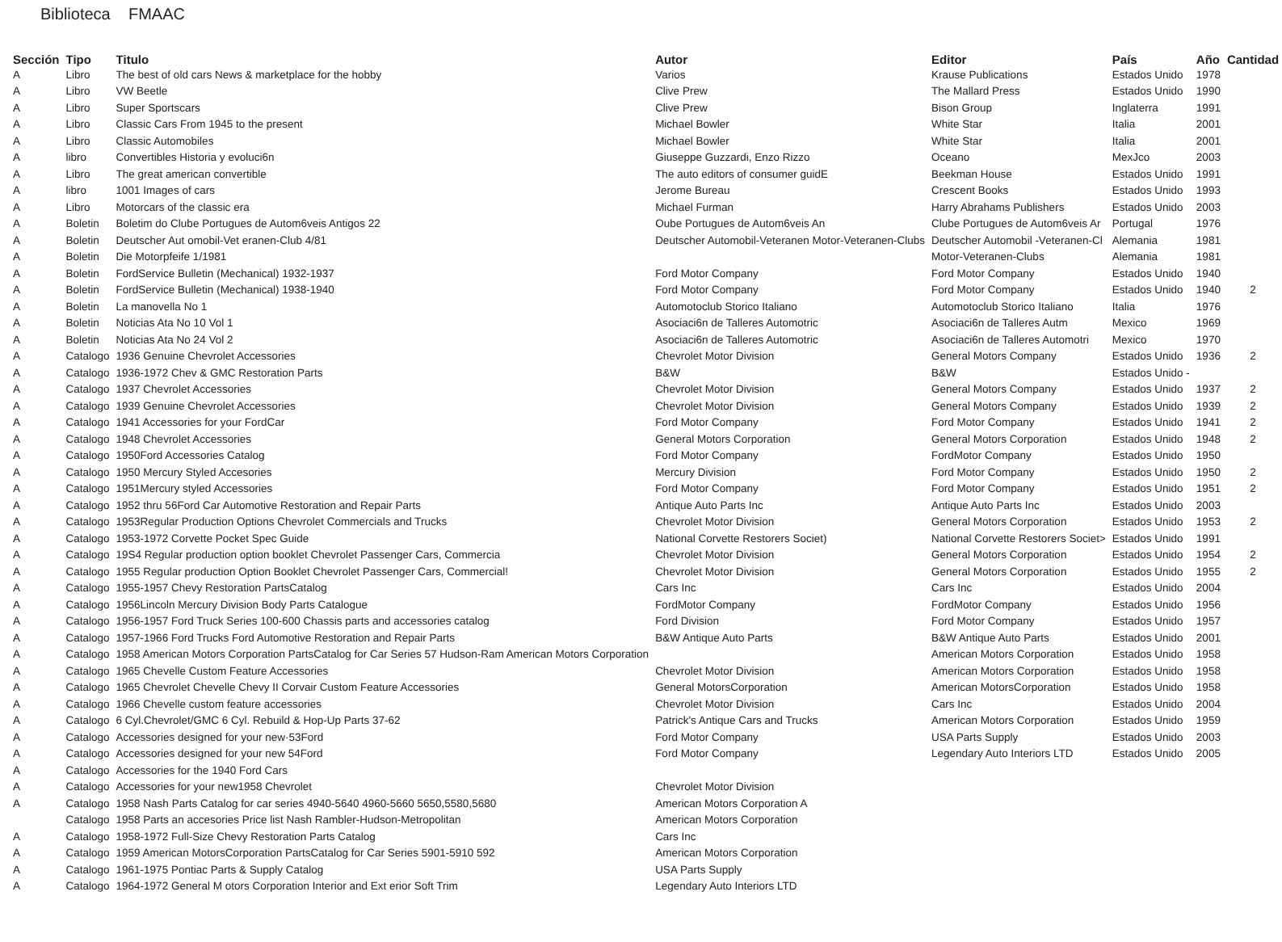Biblioteca FMAAC
| Sección | Tipo | Titulo | Autor | Editor | País | Año | Cantidad |
| --- | --- | --- | --- | --- | --- | --- | --- |
| A | Libro | The best of old cars News & marketplace for the hobby | Varios | Krause Publications | Estados Unido | 1978 | |
| A | Libro | VW Beetle | Clive Prew | The Mallard Press | Estados Unido | 1990 | |
| A | Libro | Super Sportscars | Clive Prew | Bison Group | Inglaterra | 1991 | |
| A | Libro | Classic Cars From 1945 to the present | Michael Bowler | White Star | Italia | 2001 | |
| A | Libro | Classic Automobiles | Michael Bowler | White Star | Italia | 2001 | |
| A | libro | Convertibles Historia y evoluci6n | Giuseppe Guzzardi, Enzo Rizzo | Oceano | MexJco | 2003 | |
| A | Libro | The great american convertible | The auto editors of consumer guidE | Beekman House | Estados Unido | 1991 | |
| A | libro | 1001 Images of cars | Jerome Bureau | Crescent Books | Estados Unido | 1993 | |
| A | Libro | Motorcars of the classic era | Michael Furman | Harry Abrahams Publishers | Estados Unido | 2003 | |
| A | Boletin | Boletim do Clube Portugues de Autom6veis Antigos 22 | Oube Portugues de Autom6veis An | Clube Portugues de Autom6veis Ar | Portugal | 1976 | |
| A | Boletin | Deutscher Aut omobil-Vet eranen-Club 4/81 | Deutscher Automobil-Veteranen Motor-Veteranen-Clubs | Deutscher Automobil -Veteranen-Cl | Alemania | 1981 | |
| A | Boletin | Die Motorpfeife 1/1981 | | Motor-Veteranen-Clubs | Alemania | 1981 | |
| A | Boletin | FordService Bulletin (Mechanical) 1932-1937 | Ford Motor Company | Ford Motor Company | Estados Unido | 1940 | |
| A | Boletin | FordService Bulletin (Mechanical) 1938-1940 | Ford Motor Company | Ford Motor Company | Estados Unido | 1940 | 2 |
| A | Boletin | La manovella No 1 | Automotoclub Storico Italiano | Automotoclub Storico Italiano | Italia | 1976 | |
| A | Boletin | Noticias Ata No 10 Vol 1 | Asociaci6n de Talleres Automotric | Asociaci6n de Talleres Autm | Mexico | 1969 | |
| A | Boletin | Noticias Ata No 24 Vol 2 | Asociaci6n de Talleres Automotric | Asociaci6n de Talleres Automotri | Mexico | 1970 | |
| A | Catalogo | 1936 Genuine Chevrolet Accessories | Chevrolet Motor Division | General Motors Company | Estados Unido | 1936 | 2 |
| A | Catalogo | 1936-1972 Chev & GMC Restoration Parts | B&W | B&W | Estados Unido - | | |
| A | Catalogo | 1937 Chevrolet Accessories | Chevrolet Motor Division | General Motors Company | Estados Unido | 1937 | 2 |
| A | Catalogo | 1939 Genuine Chevrolet Accessories | Chevrolet Motor Division | General Motors Company | Estados Unido | 1939 | 2 |
| A | Catalogo | 1941 Accessories for your FordCar | Ford Motor Company | Ford Motor Company | Estados Unido | 1941 | 2 |
| A | Catalogo | 1948 Chevrolet Accessories | General Motors Corporation | General Motors Corporation | Estados Unido | 1948 | 2 |
| A | Catalogo | 1950Ford Accessories Catalog | Ford Motor Company | FordMotor Company | Estados Unido | 1950 | |
| A | Catalogo | 1950 Mercury Styled Accesories | Mercury Division | Ford Motor Company | Estados Unido | 1950 | 2 |
| A | Catalogo | 1951Mercury styled Accessories | Ford Motor Company | Ford Motor Company | Estados Unido | 1951 | 2 |
| A | Catalogo | 1952 thru 56Ford Car Automotive Restoration and Repair Parts | Antique Auto Parts Inc | Antique Auto Parts Inc | Estados Unido | 2003 | |
| A | Catalogo | 1953Regular Production Options Chevrolet Commercials and Trucks | Chevrolet Motor Division | General Motors Corporation | Estados Unido | 1953 | 2 |
| A | Catalogo | 1953-1972 Corvette Pocket Spec Guide | National Corvette Restorers Societ) | National Corvette Restorers Societ> | Estados Unido | 1991 | |
| A | Catalogo | 19S4 Regular production option booklet Chevrolet Passenger Cars, Commercia | Chevrolet Motor Division | General Motors Corporation | Estados Unido | 1954 | 2 |
| A | Catalogo | 1955 Regular production Option Booklet Chevrolet Passenger Cars, Commercial! | Chevrolet Motor Division | General Motors Corporation | Estados Unido | 1955 | 2 |
| A | Catalogo | 1955-1957 Chevy Restoration PartsCatalog | Cars Inc | Cars Inc | Estados Unido | 2004 | |
| A | Catalogo | 1956Lincoln Mercury Division Body Parts Catalogue | FordMotor Company | FordMotor Company | Estados Unido | 1956 | |
| A | Catalogo | 1956-1957 Ford Truck Series 100-600 Chassis parts and accessories catalog | Ford Division | Ford Motor Company | Estados Unido | 1957 | |
| A | Catalogo | 1957-1966 Ford Trucks Ford Automotive Restoration and Repair Parts | B&W Antique Auto Parts | B&W Antique Auto Parts | Estados Unido | 2001 | |
| A | Catalogo | 1958 American Motors Corporation PartsCatalog for Car Series 57 Hudson-Ram American Motors Corporation | | American Motors Corporation | Estados Unido | 1958 | |
| A | Catalogo | 1965 Chevelle Custom Feature Accessories | Chevrolet Motor Division | American Motors Corporation | Estados Unido | 1958 | |
| A | Catalogo | 1965 Chevrolet Chevelle Chevy II Corvair Custom Feature Accessories | General MotorsCorporation | American MotorsCorporation | Estados Unido | 1958 | |
| A | Catalogo | 1966 Chevelle custom feature accessories | Chevrolet Motor Division | Cars Inc | Estados Unido | 2004 | |
| A | Catalogo | 6 Cyl.Chevrolet/GMC 6 Cyl. Rebuild & Hop-Up Parts 37-62 | Patrick's Antique Cars and Trucks | American Motors Corporation | Estados Unido | 1959 | |
| A | Catalogo | Accessories designed for your new·53Ford | Ford Motor Company | USA Parts Supply | Estados Unido | 2003 | |
| A | Catalogo | Accessories designed for your new 54Ford | Ford Motor Company | Legendary Auto Interiors LTD | Estados Unido | 2005 | |
| A | Catalogo | Accessories for the 1940 Ford Cars | | | | | |
| A | Catalogo | Accessories for your new1958 Chevrolet | Chevrolet Motor Division | | | | |
| A | Catalogo | 1958 Nash Parts Catalog for car series 4940-5640 4960-5660 5650,5580,5680 | American Motors Corporation A | | | | |
| | Catalogo | 1958 Parts an accesories Price list Nash Rambler-Hudson-Metropolitan | American Motors Corporation | | | | |
| A | Catalogo | 1958-1972 Full-Size Chevy Restoration Parts Catalog | Cars Inc | | | | |
| A | Catalogo | 1959 American MotorsCorporation PartsCatalog for Car Series 5901-5910 592 | American Motors Corporation | | | | |
| A | Catalogo | 1961-1975 Pontiac Parts & Supply Catalog | USA Parts Supply | | | | |
| A | Catalogo | 1964-1972 General M otors Corporation Interior and Ext erior Soft Trim | Legendary Auto Interiors LTD | | | | |